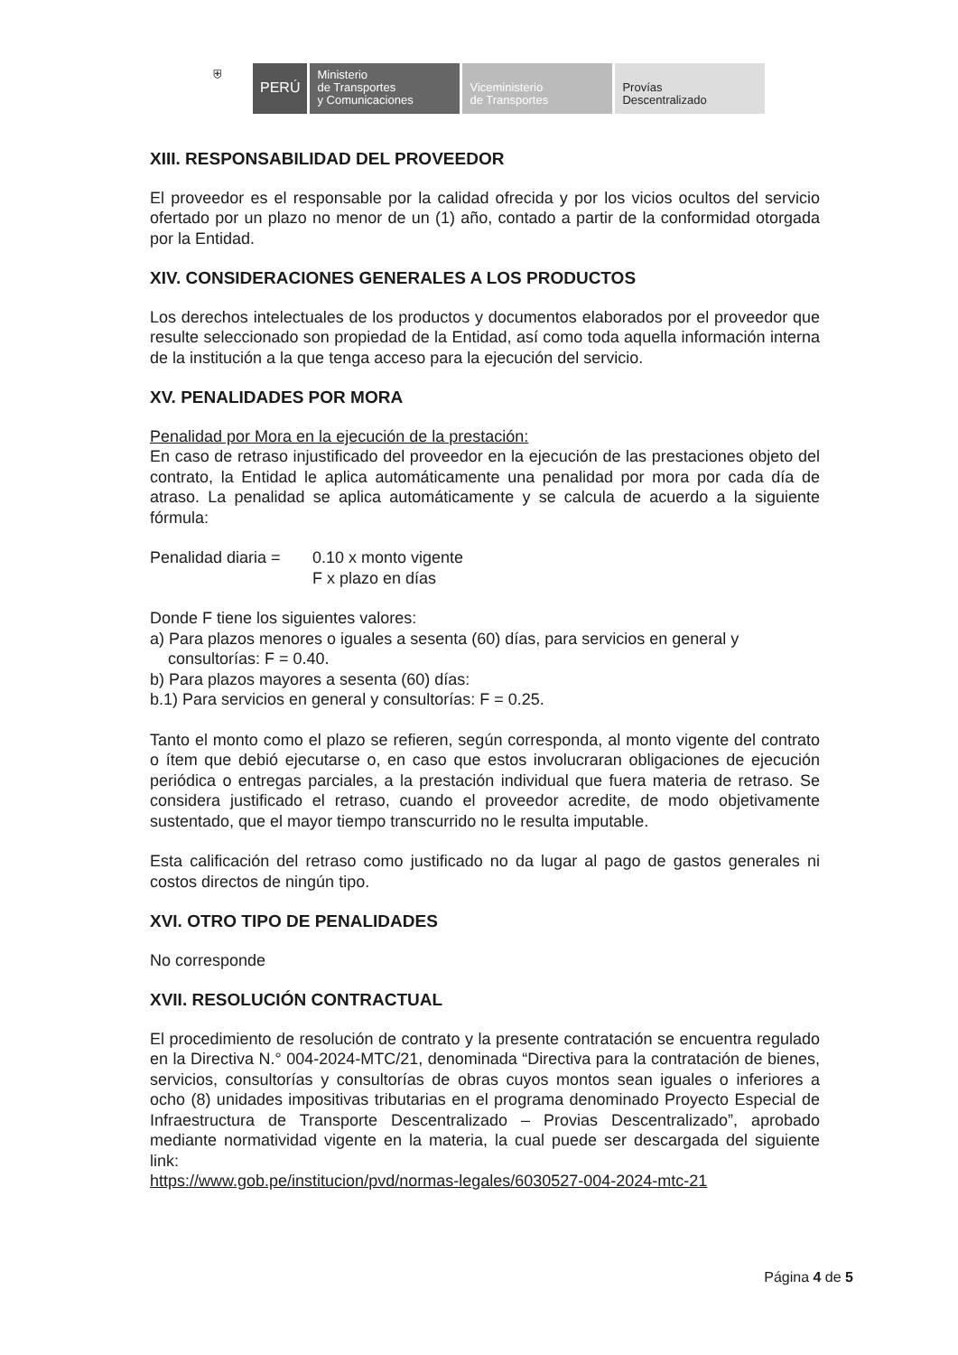⛨
PERÚ
Ministerio
de Transportes
y Comunicaciones
Viceministerio
de Transportes
Provías
Descentralizado
XIII. RESPONSABILIDAD DEL PROVEEDOR
El proveedor es el responsable por la calidad ofrecida y por los vicios ocultos del servicio ofertado por un plazo no menor de un (1) año, contado a partir de la conformidad otorgada por la Entidad.
XIV. CONSIDERACIONES GENERALES A LOS PRODUCTOS
Los derechos intelectuales de los productos y documentos elaborados por el proveedor que resulte seleccionado son propiedad de la Entidad, así como toda aquella información interna de la institución a la que tenga acceso para la ejecución del servicio.
XV. PENALIDADES POR MORA
Penalidad por Mora en la ejecución de la prestación:
En caso de retraso injustificado del proveedor en la ejecución de las prestaciones objeto del contrato, la Entidad le aplica automáticamente una penalidad por mora por cada día de atraso. La penalidad se aplica automáticamente y se calcula de acuerdo a la siguiente fórmula:
Penalidad diaria = 0.10 x monto vigente
F x plazo en días
Donde F tiene los siguientes valores:
a) Para plazos menores o iguales a sesenta (60) días, para servicios en general y
consultorías: F = 0.40.
b) Para plazos mayores a sesenta (60) días:
b.1) Para servicios en general y consultorías: F = 0.25.
Tanto el monto como el plazo se refieren, según corresponda, al monto vigente del contrato o ítem que debió ejecutarse o, en caso que estos involucraran obligaciones de ejecución periódica o entregas parciales, a la prestación individual que fuera materia de retraso. Se considera justificado el retraso, cuando el proveedor acredite, de modo objetivamente sustentado, que el mayor tiempo transcurrido no le resulta imputable.
Esta calificación del retraso como justificado no da lugar al pago de gastos generales ni costos directos de ningún tipo.
XVI. OTRO TIPO DE PENALIDADES
No corresponde
XVII. RESOLUCIÓN CONTRACTUAL
El procedimiento de resolución de contrato y la presente contratación se encuentra regulado en la Directiva N.° 004-2024-MTC/21, denominada “Directiva para la contratación de bienes, servicios, consultorías y consultorías de obras cuyos montos sean iguales o inferiores a ocho (8) unidades impositivas tributarias en el programa denominado Proyecto Especial de Infraestructura de Transporte Descentralizado – Provias Descentralizado”, aprobado mediante normatividad vigente en la materia, la cual puede ser descargada del siguiente link:
https://www.gob.pe/institucion/pvd/normas-legales/6030527-004-2024-mtc-21
Página 4 de 5